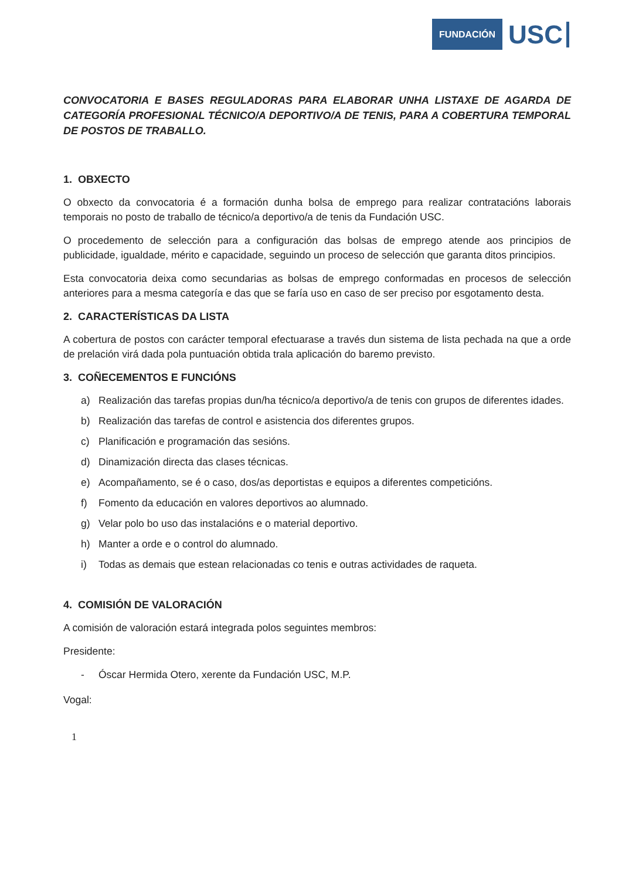FUNDACIÓN
USC
CONVOCATORIA E BASES REGULADORAS PARA ELABORAR UNHA LISTAXE DE AGARDA DE CATEGORÍA PROFESIONAL TÉCNICO/A DEPORTIVO/A DE TENIS, PARA A COBERTURA TEMPORAL DE POSTOS DE TRABALLO.
1. OBXECTO
O obxecto da convocatoria é a formación dunha bolsa de emprego para realizar contratacións laborais temporais no posto de traballo de técnico/a deportivo/a de tenis da Fundación USC.
O procedemento de selección para a configuración das bolsas de emprego atende aos principios de publicidade, igualdade, mérito e capacidade, seguindo un proceso de selección que garanta ditos principios.
Esta convocatoria deixa como secundarias as bolsas de emprego conformadas en procesos de selección anteriores para a mesma categoría e das que se faría uso en caso de ser preciso por esgotamento desta.
2. CARACTERÍSTICAS DA LISTA
A cobertura de postos con carácter temporal efectuarase a través dun sistema de lista pechada na que a orde de prelación virá dada pola puntuación obtida trala aplicación do baremo previsto.
3. COÑECEMENTOS E FUNCIÓNS
a) Realización das tarefas propias dun/ha técnico/a deportivo/a de tenis con grupos de diferentes idades.
b) Realización das tarefas de control e asistencia dos diferentes grupos.
c) Planificación e programación das sesións.
d) Dinamización directa das clases técnicas.
e) Acompañamento, se é o caso, dos/as deportistas e equipos a diferentes competicións.
f) Fomento da educación en valores deportivos ao alumnado.
g) Velar polo bo uso das instalacións e o material deportivo.
h) Manter a orde e o control do alumnado.
i) Todas as demais que estean relacionadas co tenis e outras actividades de raqueta.
4. COMISIÓN DE VALORACIÓN
A comisión de valoración estará integrada polos seguintes membros:
Presidente:
- Óscar Hermida Otero, xerente da Fundación USC, M.P.
Vogal:
1